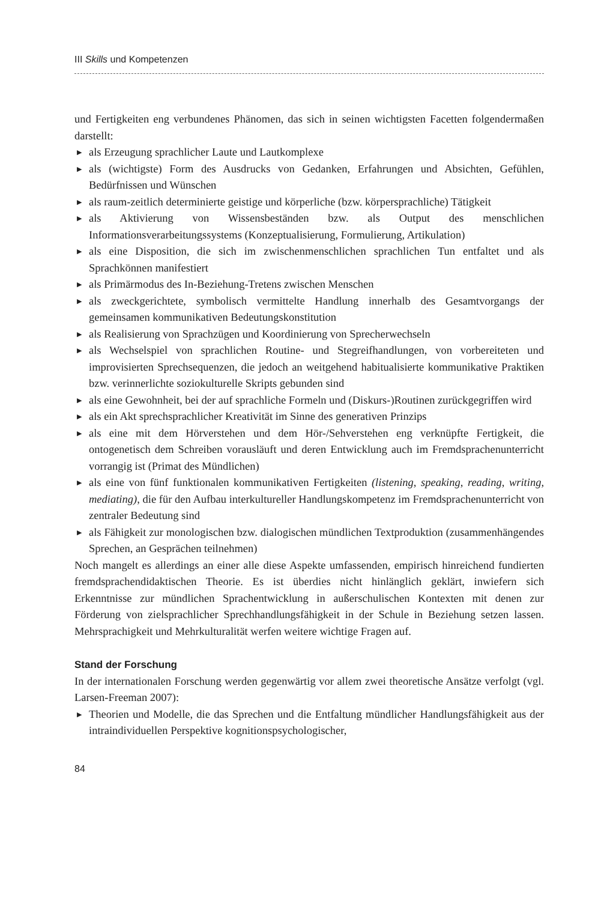III Skills und Kompetenzen
und Fertigkeiten eng verbundenes Phänomen, das sich in seinen wichtigsten Facetten folgendermaßen darstellt:
▶ als Erzeugung sprachlicher Laute und Lautkomplexe
▶ als (wichtigste) Form des Ausdrucks von Gedanken, Erfahrungen und Absichten, Gefühlen, Bedürfnissen und Wünschen
▶ als raum-zeitlich determinierte geistige und körperliche (bzw. körpersprachliche) Tätigkeit
▶ als Aktivierung von Wissensbeständen bzw. als Output des menschlichen Informationsverarbeitungssystems (Konzeptualisierung, Formulierung, Artikulation)
▶ als eine Disposition, die sich im zwischenmenschlichen sprachlichen Tun entfaltet und als Sprachkönnen manifestiert
▶ als Primärmodus des In-Beziehung-Tretens zwischen Menschen
▶ als zweckgerichtete, symbolisch vermittelte Handlung innerhalb des Gesamtvorgangs der gemeinsamen kommunikativen Bedeutungskonstitution
▶ als Realisierung von Sprachzügen und Koordinierung von Sprecherwechseln
▶ als Wechselspiel von sprachlichen Routine- und Stegreifhandlungen, von vorbereiteten und improvisierten Sprechsequenzen, die jedoch an weitgehend habitualisierte kommunikative Praktiken bzw. verinnerlichte soziokulturelle Skripts gebunden sind
▶ als eine Gewohnheit, bei der auf sprachliche Formeln und (Diskurs-)Routinen zurückgegriffen wird
▶ als ein Akt sprechsprachlicher Kreativität im Sinne des generativen Prinzips
▶ als eine mit dem Hörverstehen und dem Hör-/Sehverstehen eng verknüpfte Fertigkeit, die ontogenetisch dem Schreiben vorausläuft und deren Entwicklung auch im Fremdsprachenunterricht vorrangig ist (Primat des Mündlichen)
▶ als eine von fünf funktionalen kommunikativen Fertigkeiten (listening, speaking, reading, writing, mediating), die für den Aufbau interkultureller Handlungskompetenz im Fremdsprachenunterricht von zentraler Bedeutung sind
▶ als Fähigkeit zur monologischen bzw. dialogischen mündlichen Textproduktion (zusammenhängendes Sprechen, an Gesprächen teilnehmen)
Noch mangelt es allerdings an einer alle diese Aspekte umfassenden, empirisch hinreichend fundierten fremdsprachendidaktischen Theorie. Es ist überdies nicht hinlänglich geklärt, inwiefern sich Erkenntnisse zur mündlichen Sprachentwicklung in außerschulischen Kontexten mit denen zur Förderung von zielsprachlicher Sprechhandlungsfähigkeit in der Schule in Beziehung setzen lassen. Mehrsprachigkeit und Mehrkulturalität werfen weitere wichtige Fragen auf.
Stand der Forschung
In der internationalen Forschung werden gegenwärtig vor allem zwei theoretische Ansätze verfolgt (vgl. Larsen-Freeman 2007):
▶ Theorien und Modelle, die das Sprechen und die Entfaltung mündlicher Handlungsfähigkeit aus der intraindividuellen Perspektive kognitionspsychologischer,
84